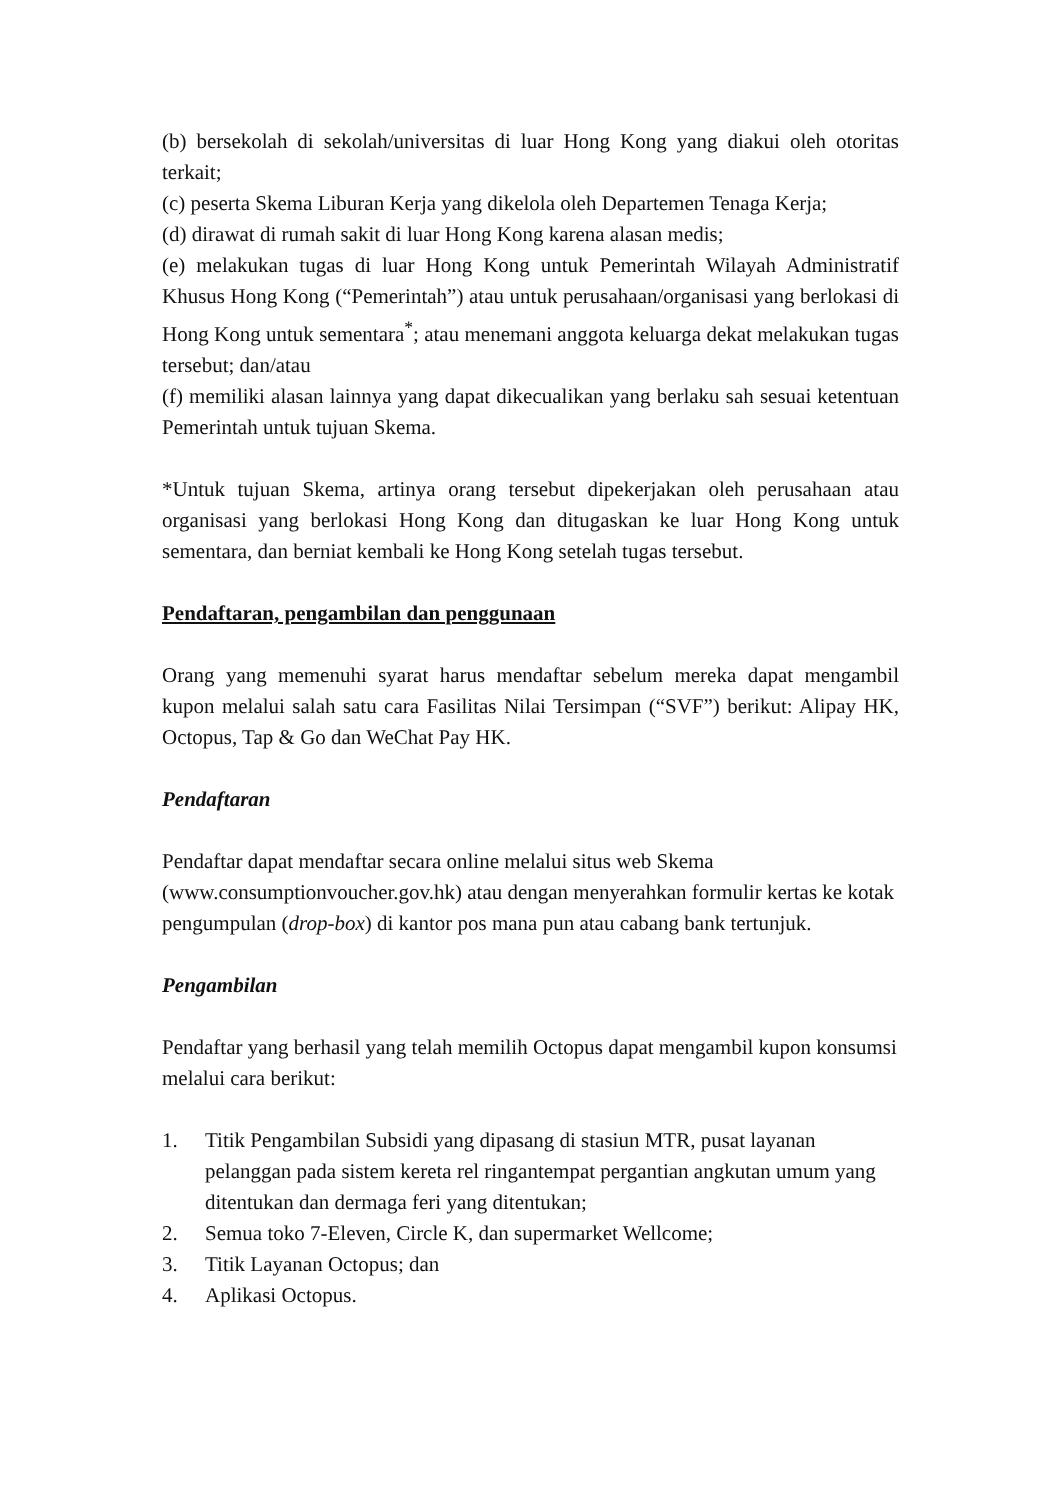(b) bersekolah di sekolah/universitas di luar Hong Kong yang diakui oleh otoritas terkait;
(c) peserta Skema Liburan Kerja yang dikelola oleh Departemen Tenaga Kerja;
(d) dirawat di rumah sakit di luar Hong Kong karena alasan medis;
(e) melakukan tugas di luar Hong Kong untuk Pemerintah Wilayah Administratif Khusus Hong Kong (“Pemerintah”) atau untuk perusahaan/organisasi yang berlokasi di Hong Kong untuk sementara<sup>*</sup>; atau menemani anggota keluarga dekat melakukan tugas tersebut; dan/atau
(f) memiliki alasan lainnya yang dapat dikecualikan yang berlaku sah sesuai ketentuan Pemerintah untuk tujuan Skema.
*Untuk tujuan Skema, artinya orang tersebut dipekerjakan oleh perusahaan atau organisasi yang berlokasi Hong Kong dan ditugaskan ke luar Hong Kong untuk sementara, dan berniat kembali ke Hong Kong setelah tugas tersebut.
Pendaftaran, pengambilan dan penggunaan
Orang yang memenuhi syarat harus mendaftar sebelum mereka dapat mengambil kupon melalui salah satu cara Fasilitas Nilai Tersimpan (“SVF”) berikut: Alipay HK, Octopus, Tap & Go dan WeChat Pay HK.
Pendaftaran
Pendaftar dapat mendaftar secara online melalui situs web Skema (www.consumptionvoucher.gov.hk) atau dengan menyerahkan formulir kertas ke kotak pengumpulan (drop-box) di kantor pos mana pun atau cabang bank tertunjuk.
Pengambilan
Pendaftar yang berhasil yang telah memilih Octopus dapat mengambil kupon konsumsi melalui cara berikut:
1. Titik Pengambilan Subsidi yang dipasang di stasiun MTR, pusat layanan pelanggan pada sistem kereta rel ringantempat pergantian angkutan umum yang ditentukan dan dermaga feri yang ditentukan;
2. Semua toko 7-Eleven, Circle K, dan supermarket Wellcome;
3. Titik Layanan Octopus; dan
4. Aplikasi Octopus.